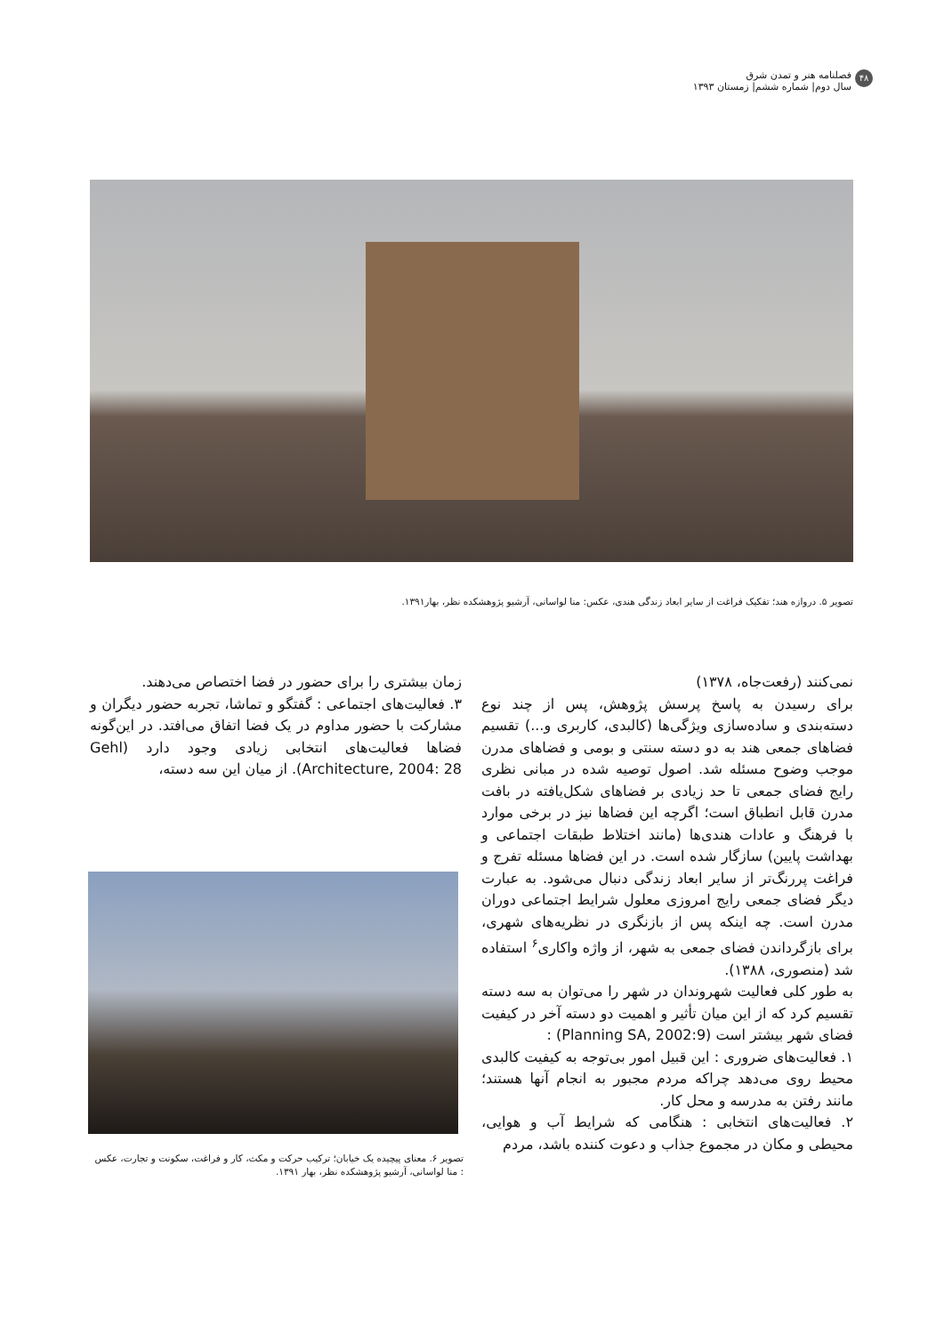۴۸ فصلنامه هنر و تمدن شرق
سال دوم| شماره ششم| زمستان ۱۳۹۳
تصویر ۵. دروازه هند؛ تفکیک فراغت از سایر ابعاد زندگی هندی، عکس: منا لواسانی، آرشیو پژوهشکده نظر، بهار۱۳۹۱.
نمی‌کنند (رفعت‌جاه، ۱۳۷۸)
برای رسیدن به پاسخ پرسش پژوهش، پس از چند نوع دسته‌بندی و ساده‌سازی ویژگی‌ها (کالبدی، کاربری و...) تقسیم فضاهای جمعی هند به دو دسته سنتی و بومی و فضاهای مدرن موجب وضوح مسئله شد. اصول توصیه شده در مبانی نظری رایج فضای جمعی تا حد زیادی بر فضاهای شکل‌یافته در بافت مدرن قابل انطباق است؛ اگرچه این فضاها نیز در برخی موارد با فرهنگ و عادات هندی‌ها (مانند اختلاط طبقات اجتماعی و بهداشت پایین) سازگار شده است. در این فضاها مسئله تفرج و فراغت پررنگ‌تر از سایر ابعاد زندگی دنبال می‌شود. به عبارت دیگر فضای جمعی رایج امروزی معلول شرایط اجتماعی دوران مدرن است. چه اینکه پس از بازنگری در نظریه‌های شهری، برای بازگرداندن فضای جمعی به شهر، از واژه واکاری<sup>۶</sup> استفاده شد (منصوری، ۱۳۸۸).
به طور کلی فعالیت شهروندان در شهر را می‌توان به سه دسته تقسیم کرد که از این میان تأثیر و اهمیت دو دسته آخر در کیفیت فضای شهر بیشتر است (Planning SA, 2002:9) :
۱. فعالیت‌های ضروری : این قبیل امور بی‌توجه به کیفیت کالبدی محیط روی می‌دهد چراکه مردم مجبور به انجام آنها هستند؛ مانند رفتن به مدرسه و محل کار.
۲. فعالیت‌های انتخابی : هنگامی که شرایط آب و هوایی، محیطی و مکان در مجموع جذاب و دعوت کننده باشد، مردم
زمان بیشتری را برای حضور در فضا اختصاص می‌دهند.
۳. فعالیت‌های اجتماعی : گفتگو و تماشا، تجربه حضور دیگران و مشارکت با حضور مداوم در یک فضا اتفاق می‌افتد. در این‌گونه فضاها فعالیت‌های انتخابی زیادی وجود دارد (Gehl Architecture, 2004: 28). از میان این سه دسته،
تصویر ۶. معنای پیچیده یک خیابان؛ ترکیب حرکت و مکث، کار و فراغت، سکونت و تجارت، عکس : منا لواسانی، آرشیو پژوهشکده نظر، بهار ۱۳۹۱.